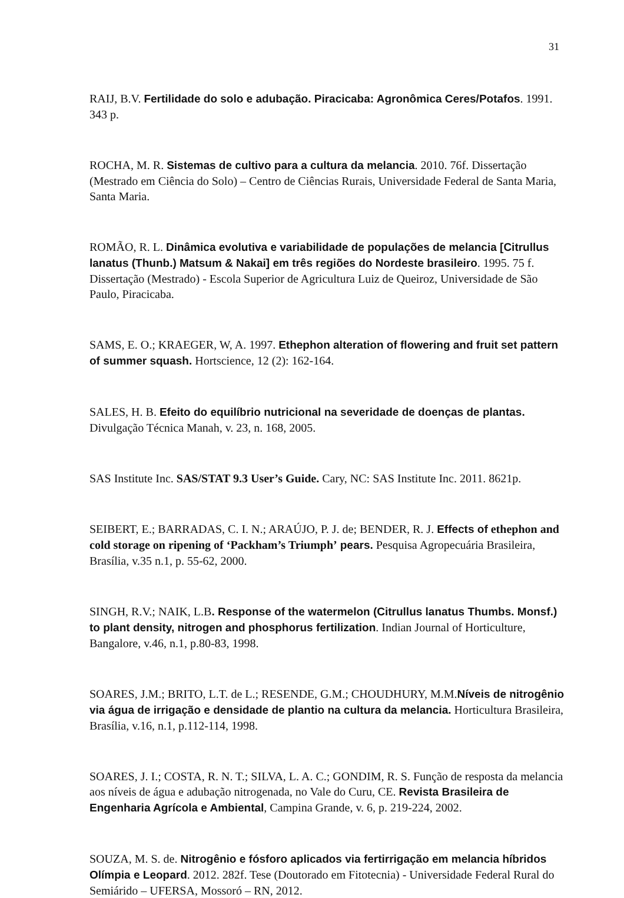31
RAIJ, B.V. Fertilidade do solo e adubação. Piracicaba: Agronômica Ceres/Potafos. 1991. 343 p.
ROCHA, M. R. Sistemas de cultivo para a cultura da melancia. 2010. 76f. Dissertação (Mestrado em Ciência do Solo) – Centro de Ciências Rurais, Universidade Federal de Santa Maria, Santa Maria.
ROMÃO, R. L. Dinâmica evolutiva e variabilidade de populações de melancia [Citrullus lanatus (Thunb.) Matsum & Nakai] em três regiões do Nordeste brasileiro. 1995. 75 f. Dissertação (Mestrado) - Escola Superior de Agricultura Luiz de Queiroz, Universidade de São Paulo, Piracicaba.
SAMS, E. O.; KRAEGER, W, A. 1997. Ethephon alteration of flowering and fruit set pattern of summer squash. Hortscience, 12 (2): 162-164.
SALES, H. B. Efeito do equilíbrio nutricional na severidade de doenças de plantas. Divulgação Técnica Manah, v. 23, n. 168, 2005.
SAS Institute Inc. SAS/STAT 9.3 User’s Guide. Cary, NC: SAS Institute Inc. 2011. 8621p.
SEIBERT, E.; BARRADAS, C. I. N.; ARAÚJO, P. J. de; BENDER, R. J. Effects of ethephon and cold storage on ripening of ‘Packham’s Triumph’ pears. Pesquisa Agropecuária Brasileira, Brasília, v.35 n.1, p. 55-62, 2000.
SINGH, R.V.; NAIK, L.B. Response of the watermelon (Citrullus lanatus Thumbs. Monsf.) to plant density, nitrogen and phosphorus fertilization. Indian Journal of Horticulture, Bangalore, v.46, n.1, p.80-83, 1998.
SOARES, J.M.; BRITO, L.T. de L.; RESENDE, G.M.; CHOUDHURY, M.M.Níveis de nitrogênio via água de irrigação e densidade de plantio na cultura da melancia. Horticultura Brasileira, Brasília, v.16, n.1, p.112-114, 1998.
SOARES, J. I.; COSTA, R. N. T.; SILVA, L. A. C.; GONDIM, R. S. Função de resposta da melancia aos níveis de água e adubação nitrogenada, no Vale do Curu, CE. Revista Brasileira de Engenharia Agrícola e Ambiental, Campina Grande, v. 6, p. 219-224, 2002.
SOUZA, M. S. de. Nitrogênio e fósforo aplicados via fertirrigação em melancia híbridos Olímpia e Leopard. 2012. 282f. Tese (Doutorado em Fitotecnia) - Universidade Federal Rural do Semiárido – UFERSA, Mossoró – RN, 2012.